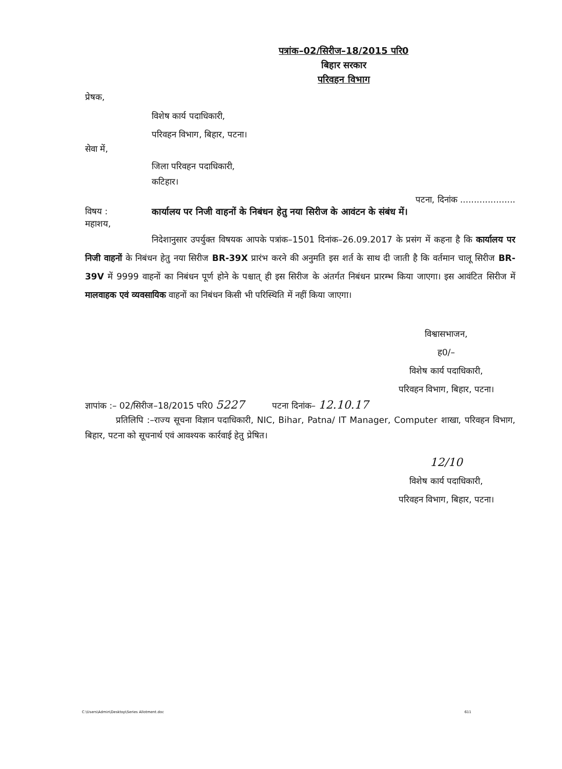पत्रांक–02/सिरीज–18/2015 परि0
बिहार सरकार
परिवहन विभाग
प्रेषक,
विशेष कार्य पदाधिकारी,
परिवहन विभाग, बिहार, पटना।
सेवा में,
जिला परिवहन पदाधिकारी,
कटिहार।
पटना, दिनांक ....................
विषय : कार्यालय पर निजी वाहनों के निबंधन हेतु नया सिरीज के आवंटन के संबंध में।
महाशय,
निदेशानुसार उपर्युक्त विषयक आपके पत्रांक–1501 दिनांक–26.09.2017 के प्रसंग में कहना है कि कार्यालय पर निजी वाहनों के निबंधन हेतु नया सिरीज BR-39X प्रारंभ करने की अनुमति इस शर्त के साथ दी जाती है कि वर्तमान चालू सिरीज BR-39V में 9999 वाहनों का निबंधन पूर्ण होने के पश्चात् ही इस सिरीज के अंतर्गत निबंधन प्रारम्भ किया जाएगा। इस आवंटित सिरीज में मालवाहक एवं व्यवसायिक वाहनों का निबंधन किसी भी परिस्थिति में नहीं किया जाएगा।
विश्वासभाजन,
ह0/–
विशेष कार्य पदाधिकारी,
परिवहन विभाग, बिहार, पटना।
ज्ञापांक :– 02/सिरीज–18/2015 परि0 5227 पटना दिनांक– 12.10.17
प्रतिलिपि :–राज्य सूचना विज्ञान पदाधिकारी, NIC, Bihar, Patna/ IT Manager, Computer शाखा, परिवहन विभाग, बिहार, पटना को सूचनार्थ एवं आवश्यक कार्रवाई हेतु प्रेषित।
12/10
विशेष कार्य पदाधिकारी,
परिवहन विभाग, बिहार, पटना।
C:\Users\Admin\Desktop\Series Allotment.doc 611